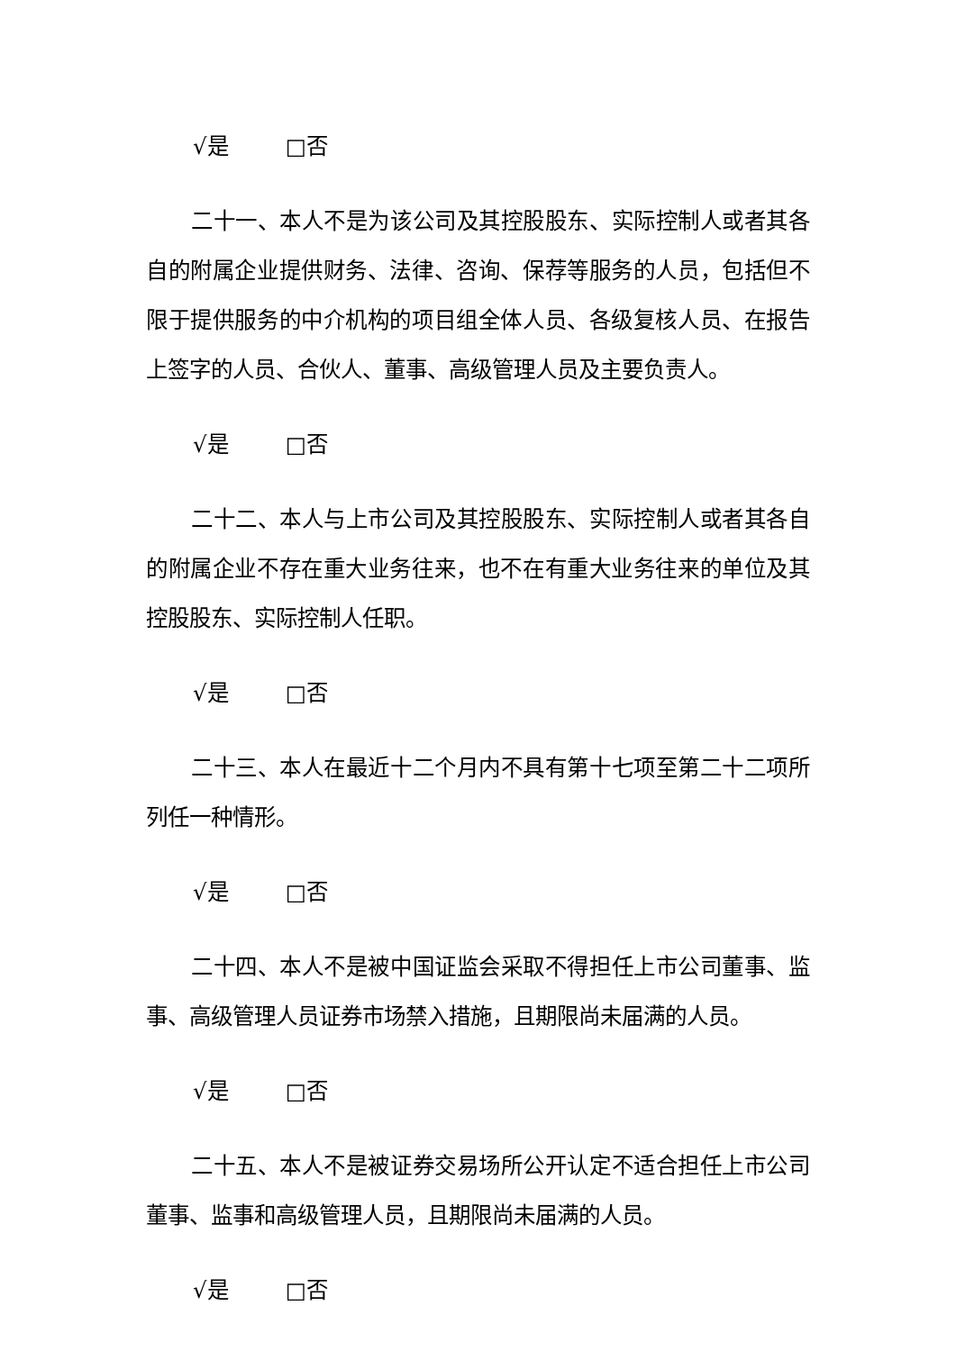√是 □否
二十一、本人不是为该公司及其控股股东、实际控制人或者其各自的附属企业提供财务、法律、咨询、保荐等服务的人员，包括但不限于提供服务的中介机构的项目组全体人员、各级复核人员、在报告上签字的人员、合伙人、董事、高级管理人员及主要负责人。
√是 □否
二十二、本人与上市公司及其控股股东、实际控制人或者其各自的附属企业不存在重大业务往来，也不在有重大业务往来的单位及其控股股东、实际控制人任职。
√是 □否
二十三、本人在最近十二个月内不具有第十七项至第二十二项所列任一种情形。
√是 □否
二十四、本人不是被中国证监会采取不得担任上市公司董事、监事、高级管理人员证券市场禁入措施，且期限尚未届满的人员。
√是 □否
二十五、本人不是被证券交易场所公开认定不适合担任上市公司董事、监事和高级管理人员，且期限尚未届满的人员。
√是 □否